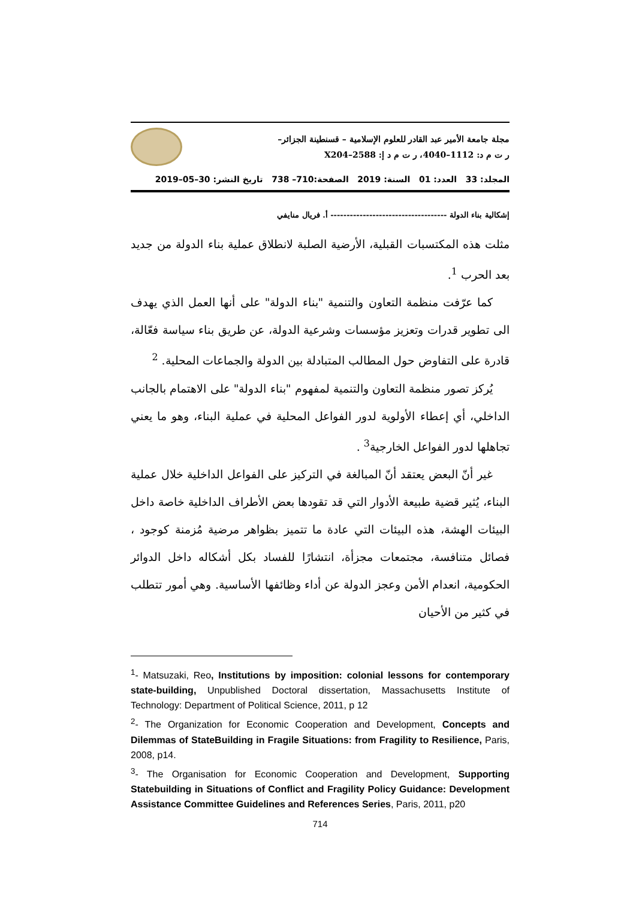مجلة جامعة الأمير عبد القادر للعلوم الإسلامية – قسنطينة الجزائر–
ر ت م د: 1112–4040، ر ت م د إ: 2588–X204
المجلد: 33 العدد: 01 السنة: 2019 الصفحة:710– 738 تاريخ النشر: 30–05–2019
إشكالية بناء الدولة ------------------------------------ أ. فريال منايفي
مثلت هذه المكتسبات القبلية، الأرضية الصلبة لانطلاق عملية بناء الدولة من جديد بعد الحرب <sup>1</sup>.
كما عرّفت منظمة التعاون والتنمية "بناء الدولة" على أنها العمل الذي يهدف الى تطوير قدرات وتعزيز مؤسسات وشرعية الدولة، عن طريق بناء سياسة فعّالة، قادرة على التفاوض حول المطالب المتبادلة بين الدولة والجماعات المحلية. <sup>2</sup>
يُركز تصور منظمة التعاون والتنمية لمفهوم "بناء الدولة" على الاهتمام بالجانب الداخلي، أي إعطاء الأولوية لدور الفواعل المحلية في عملية البناء، وهو ما يعني تجاهلها لدور الفواعل الخارجية<sup>3</sup> .
غير أنّ البعض يعتقد أنّ المبالغة في التركيز على الفواعل الداخلية خلال عملية البناء، يُثير قضية طبيعة الأدوار التي قد تقودها بعض الأطراف الداخلية خاصة داخل البيئات الهشة، هذه البيئات التي عادة ما تتميز بظواهر مرضية مُزمنة كوجود ، فصائل متنافسة، مجتمعات مجزأة، انتشارًا للفساد بكل أشكاله داخل الدوائر الحكومية، انعدام الأمن وعجز الدولة عن أداء وظائفها الأساسية. وهي أمور تتطلب في كثير من الأحيان
<sup>1</sup>- Matsuzaki, Reo, Institutions by imposition: colonial lessons for contemporary state-building, Unpublished Doctoral dissertation, Massachusetts Institute of Technology: Department of Political Science, 2011, p 12
<sup>2</sup>- The Organization for Economic Cooperation and Development, Concepts and Dilemmas of StateBuilding in Fragile Situations: from Fragility to Resilience, Paris, 2008, p14.
<sup>3</sup>- The Organisation for Economic Cooperation and Development, Supporting Statebuilding in Situations of Conflict and Fragility Policy Guidance: Development Assistance Committee Guidelines and References Series, Paris, 2011, p20
714